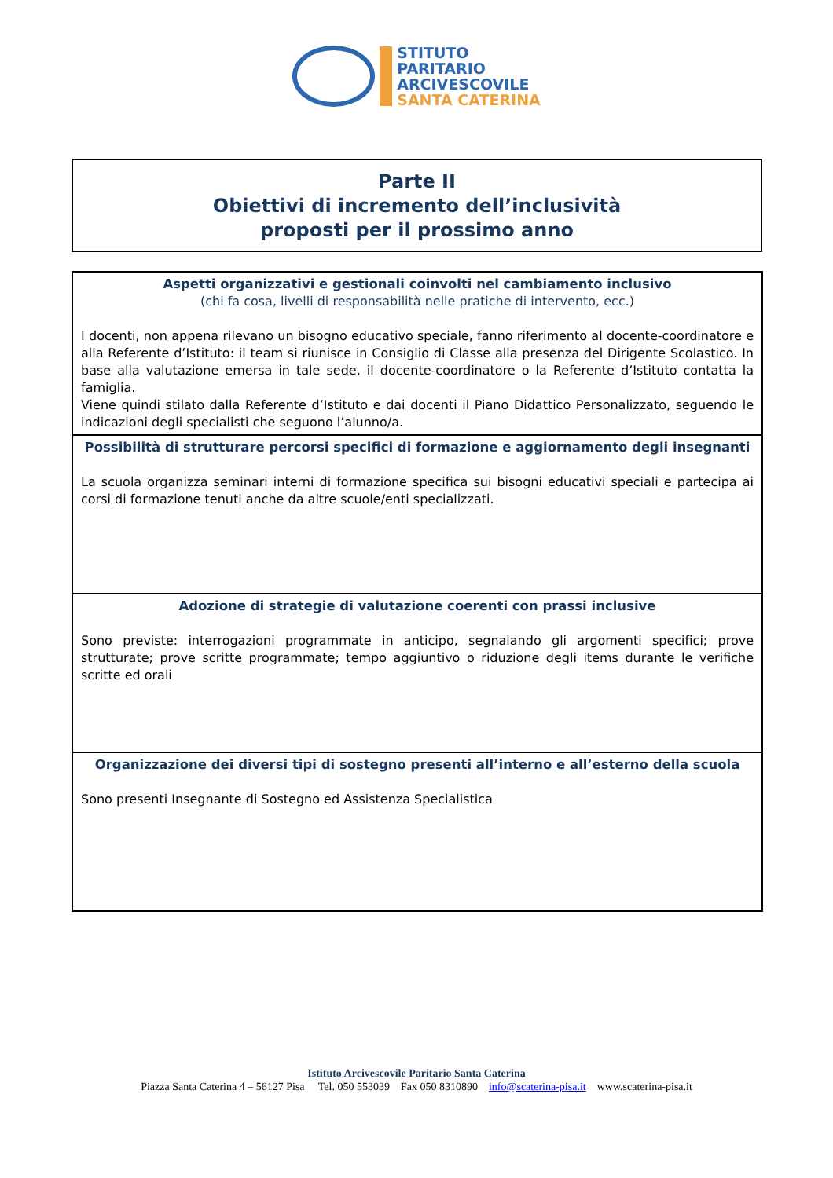STITUTO
PARITARIO
ARCIVESCOVILE
SANTA CATERINA
Parte II
Obiettivi di incremento dell’inclusività
proposti per il prossimo anno
| Aspetti organizzativi e gestionali coinvolti nel cambiamento inclusivo (chi fa cosa, livelli di responsabilità nelle pratiche di intervento, ecc.) I docenti, non appena rilevano un bisogno educativo speciale, fanno riferimento al docente-coordinatore e alla Referente d’Istituto: il team si riunisce in Consiglio di Classe alla presenza del Dirigente Scolastico. In base alla valutazione emersa in tale sede, il docente-coordinatore o la Referente d’Istituto contatta la famiglia. Viene quindi stilato dalla Referente d’Istituto e dai docenti il Piano Didattico Personalizzato, seguendo le indicazioni degli specialisti che seguono l’alunno/a. |
| Possibilità di strutturare percorsi specifici di formazione e aggiornamento degli insegnanti La scuola organizza seminari interni di formazione specifica sui bisogni educativi speciali e partecipa ai corsi di formazione tenuti anche da altre scuole/enti specializzati. |
| Adozione di strategie di valutazione coerenti con prassi inclusive Sono previste: interrogazioni programmate in anticipo, segnalando gli argomenti specifici; prove strutturate; prove scritte programmate; tempo aggiuntivo o riduzione degli items durante le verifiche scritte ed orali |
| Organizzazione dei diversi tipi di sostegno presenti all’interno e all’esterno della scuola Sono presenti Insegnante di Sostegno ed Assistenza Specialistica |
Istituto Arcivescovile Paritario Santa Caterina
Piazza Santa Caterina 4 – 56127 Pisa Tel. 050 553039 Fax 050 8310890 info@scaterina-pisa.it www.scaterina-pisa.it